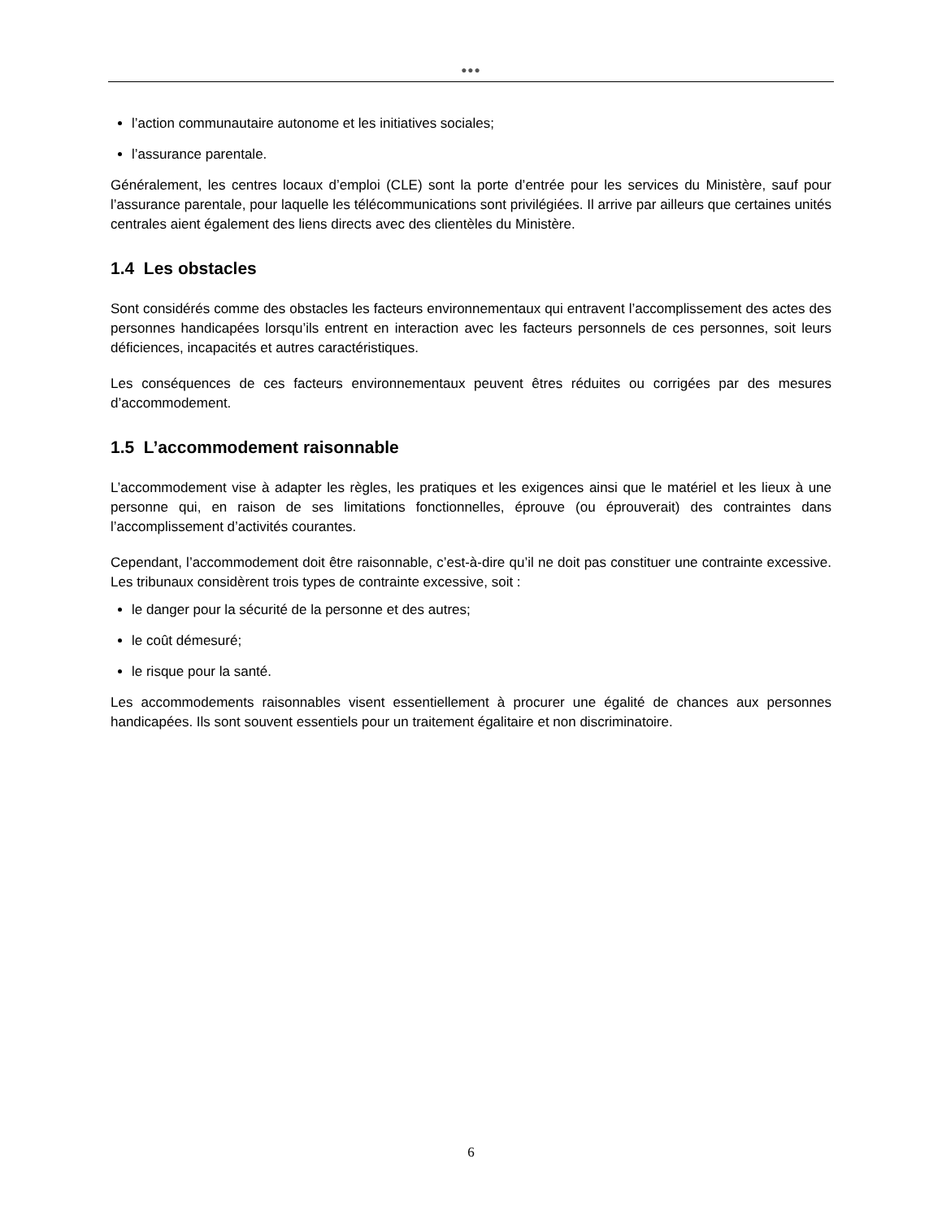●●●
l’action communautaire autonome et les initiatives sociales;
l’assurance parentale.
Généralement, les centres locaux d’emploi (CLE) sont la porte d’entrée pour les services du Ministère, sauf pour l’assurance parentale, pour laquelle les télécommunications sont privilégiées. Il arrive par ailleurs que certaines unités centrales aient également des liens directs avec des clientèles du Ministère.
1.4 Les obstacles
Sont considérés comme des obstacles les facteurs environnementaux qui entravent l’accomplissement des actes des personnes handicapées lorsqu’ils entrent en interaction avec les facteurs personnels de ces personnes, soit leurs déficiences, incapacités et autres caractéristiques.
Les conséquences de ces facteurs environnementaux peuvent êtres réduites ou corrigées par des mesures d’accommodement.
1.5 L’accommodement raisonnable
L’accommodement vise à adapter les règles, les pratiques et les exigences ainsi que le matériel et les lieux à une personne qui, en raison de ses limitations fonctionnelles, éprouve (ou éprouverait) des contraintes dans l’accomplissement d’activités courantes.
Cependant, l’accommodement doit être raisonnable, c’est-à-dire qu’il ne doit pas constituer une contrainte excessive. Les tribunaux considèrent trois types de contrainte excessive, soit :
le danger pour la sécurité de la personne et des autres;
le coût démesuré;
le risque pour la santé.
Les accommodements raisonnables visent essentiellement à procurer une égalité de chances aux personnes handicapées. Ils sont souvent essentiels pour un traitement égalitaire et non discriminatoire.
6